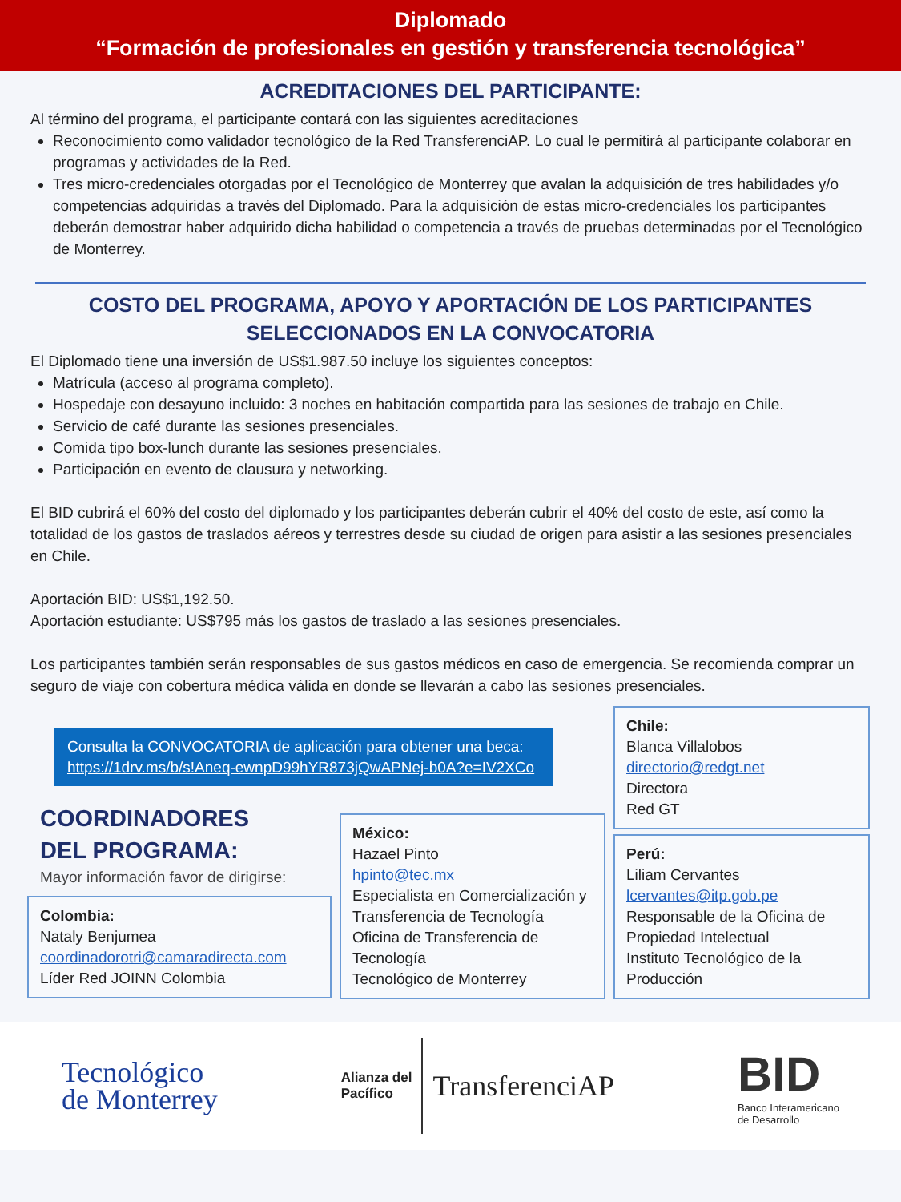Diplomado
“Formación de profesionales en gestión y transferencia tecnológica”
ACREDITACIONES DEL PARTICIPANTE:
Al término del programa, el participante contará con las siguientes acreditaciones
Reconocimiento como validador tecnológico de la Red TransferenciAP. Lo cual le permitirá al participante colaborar en programas y actividades de la Red.
Tres micro-credenciales otorgadas por el Tecnológico de Monterrey que avalan la adquisición de tres habilidades y/o competencias adquiridas a través del Diplomado. Para la adquisición de estas micro-credenciales los participantes deberán demostrar haber adquirido dicha habilidad o competencia a través de pruebas determinadas por el Tecnológico de Monterrey.
COSTO DEL PROGRAMA, APOYO Y APORTACIÓN DE LOS PARTICIPANTES
SELECCIONADOS EN LA CONVOCATORIA
El Diplomado tiene una inversión de US$1.987.50 incluye los siguientes conceptos:
Matrícula (acceso al programa completo).
Hospedaje con desayuno incluido: 3 noches en habitación compartida para las sesiones de trabajo en Chile.
Servicio de café durante las sesiones presenciales.
Comida tipo box-lunch durante las sesiones presenciales.
Participación en evento de clausura y networking.
El BID cubrirá el 60% del costo del diplomado y los participantes deberán cubrir el 40% del costo de este, así como la totalidad de los gastos de traslados aéreos y terrestres desde su ciudad de origen para asistir a las sesiones presenciales en Chile.
Aportación BID: US$1,192.50.
Aportación estudiante: US$795 más los gastos de traslado a las sesiones presenciales.
Los participantes también serán responsables de sus gastos médicos en caso de emergencia. Se recomienda comprar un seguro de viaje con cobertura médica válida en donde se llevarán a cabo las sesiones presenciales.
Consulta la CONVOCATORIA de aplicación para obtener una beca: https://1drv.ms/b/s!Aneq-ewnpD99hYR873jQwAPNej-b0A?e=IV2XCo
COORDINADORES
DEL PROGRAMA:
Mayor información favor de dirigirse:
Colombia:
Nataly Benjumea
coordinadorotri@camaradirecta.com
Líder Red JOINN Colombia
México:
Hazael Pinto
hpinto@tec.mx
Especialista en Comercialización y Transferencia de Tecnología
Oficina de Transferencia de Tecnología
Tecnológico de Monterrey
Chile:
Blanca Villalobos
directorio@redgt.net
Directora
Red GT
Perú:
Liliam Cervantes
lcervantes@itp.gob.pe
Responsable de la Oficina de Propiedad Intelectual
Instituto Tecnológico de la Producción
Tecnológico
de Monterrey
Alianza del
Pacífico
TransferenciAP
BID
Banco Interamericano
de Desarrollo